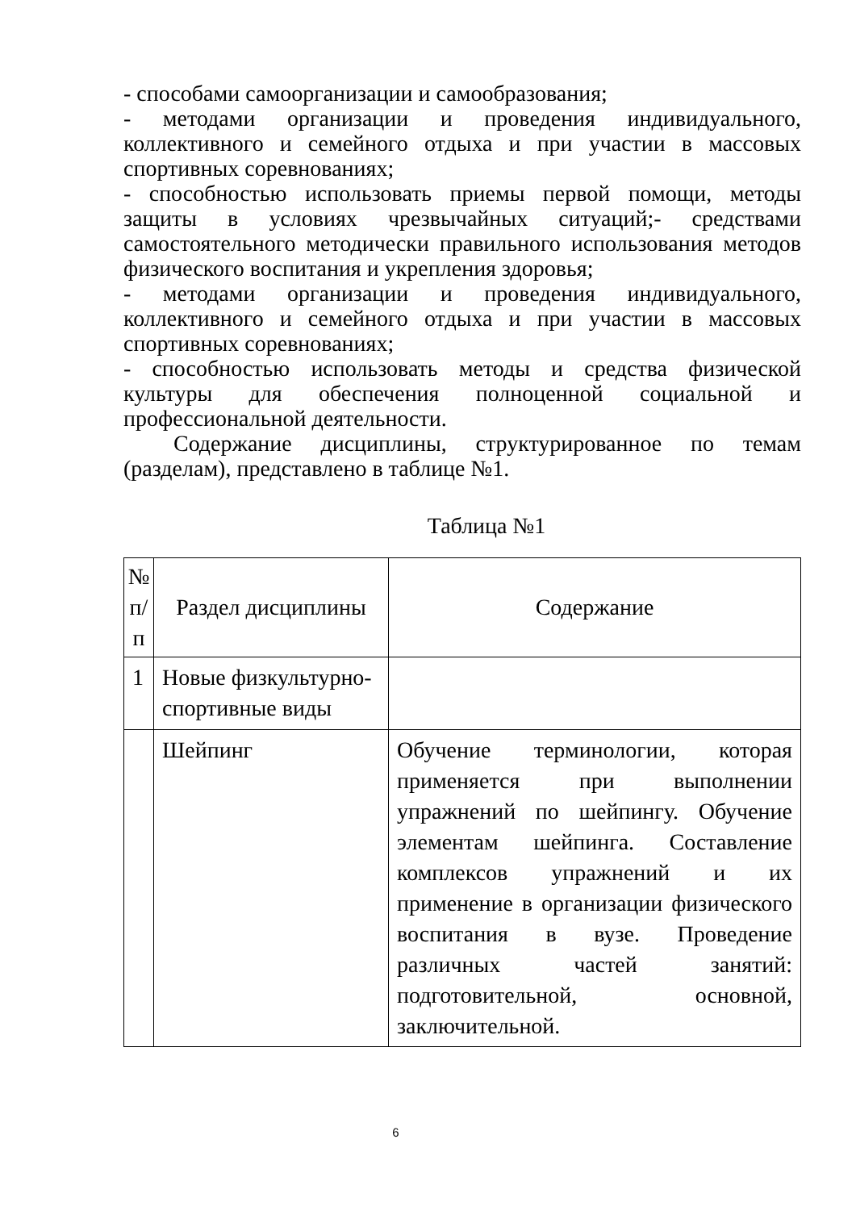- способами самоорганизации и самообразования;
- методами организации и проведения индивидуального, коллективного и семейного отдыха и при участии в массовых спортивных соревнованиях;
- способностью использовать приемы первой помощи, методы защиты в условиях чрезвычайных ситуаций;- средствами самостоятельного методически правильного использования методов физического воспитания и укрепления здоровья;
- методами организации и проведения индивидуального, коллективного и семейного отдыха и при участии в массовых спортивных соревнованиях;
- способностью использовать методы и средства физической культуры для обеспечения полноценной социальной и профессиональной деятельности.
Содержание дисциплины, структурированное по темам (разделам), представлено в таблице №1.
Таблица №1
| № п/п | Раздел дисциплины | Содержание |
| --- | --- | --- |
| 1 | Новые физкультурно-спортивные виды | |
| | Шейпинг | Обучение терминологии, которая применяется при выполнении упражнений по шейпингу. Обучение элементам шейпинга. Составление комплексов упражнений и их применение в организации физического воспитания в вузе. Проведение различных частей занятий: подготовительной, основной, заключительной. |
6